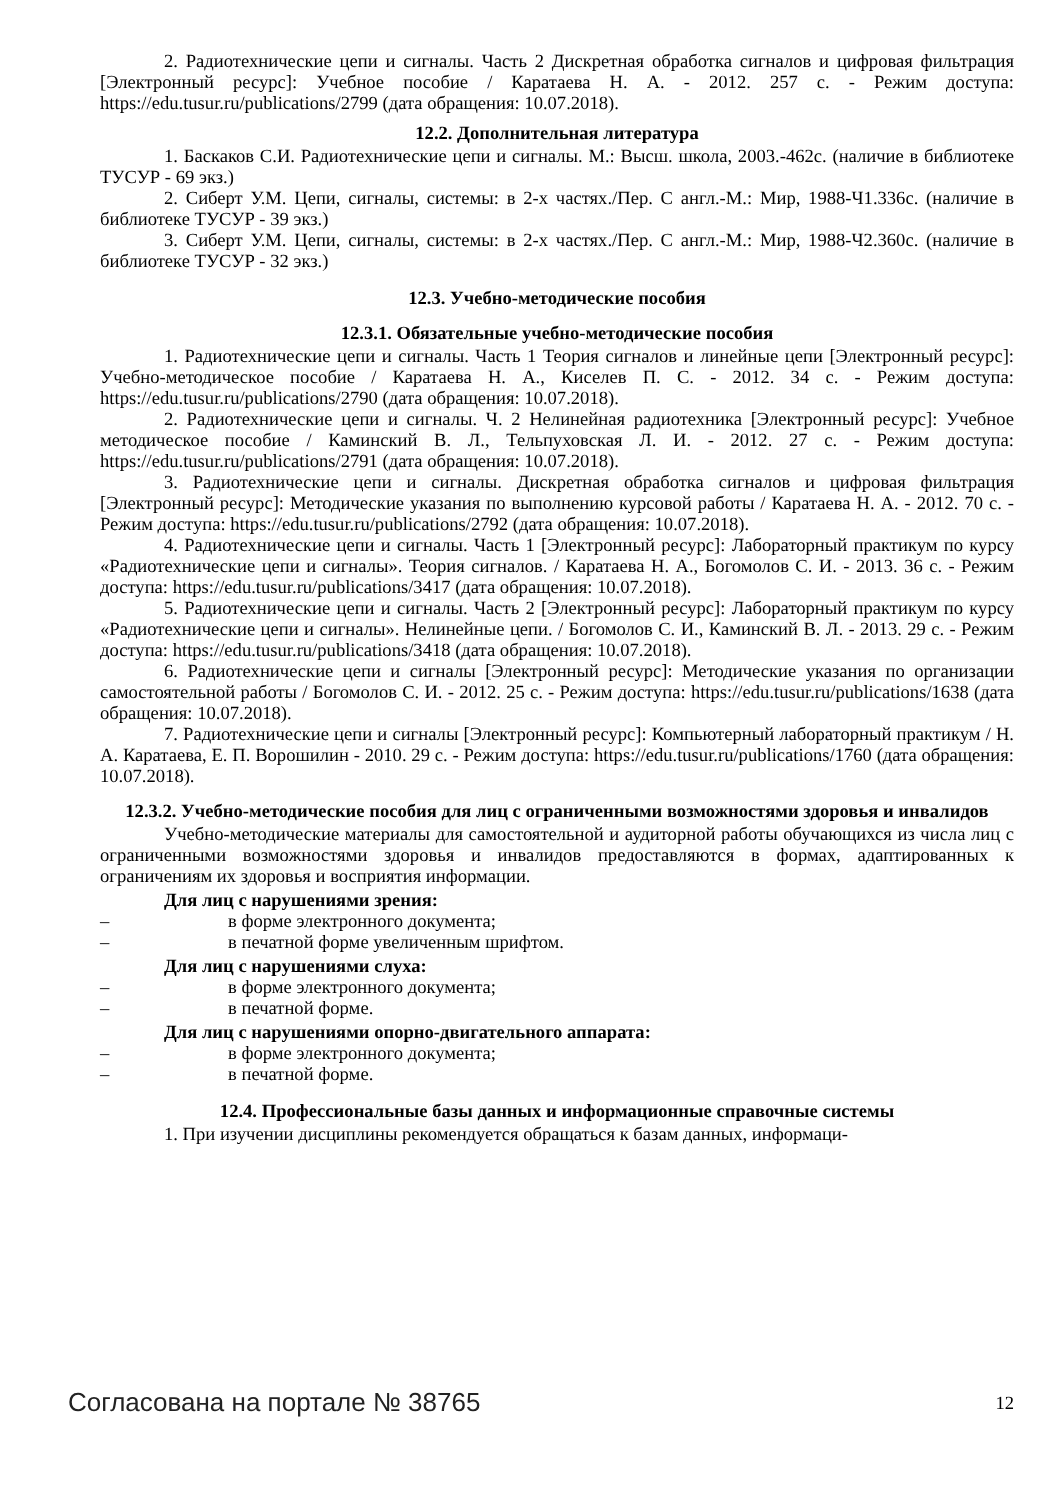2. Радиотехнические цепи и сигналы. Часть 2 Дискретная обработка сигналов и цифровая фильтрация [Электронный ресурс]: Учебное пособие / Каратаева Н. А. - 2012. 257 с. - Режим доступа: https://edu.tusur.ru/publications/2799 (дата обращения: 10.07.2018).
12.2. Дополнительная литература
1. Баскаков С.И. Радиотехнические цепи и сигналы. М.: Высш. школа, 2003.-462с. (наличие в библиотеке ТУСУР - 69 экз.)
2. Сиберт У.М. Цепи, сигналы, системы: в 2-х частях./Пер. С англ.-М.: Мир, 1988-Ч1.336с. (наличие в библиотеке ТУСУР - 39 экз.)
3. Сиберт У.М. Цепи, сигналы, системы: в 2-х частях./Пер. С англ.-М.: Мир, 1988-Ч2.360с. (наличие в библиотеке ТУСУР - 32 экз.)
12.3. Учебно-методические пособия
12.3.1. Обязательные учебно-методические пособия
1. Радиотехнические цепи и сигналы. Часть 1 Теория сигналов и линейные цепи [Электронный ресурс]: Учебно-методическое пособие / Каратаева Н. А., Киселев П. С. - 2012. 34 с. - Режим доступа: https://edu.tusur.ru/publications/2790 (дата обращения: 10.07.2018).
2. Радиотехнические цепи и сигналы. Ч. 2 Нелинейная радиотехника [Электронный ресурс]: Учебное методическое пособие / Каминский В. Л., Тельпуховская Л. И. - 2012. 27 с. - Режим доступа: https://edu.tusur.ru/publications/2791 (дата обращения: 10.07.2018).
3. Радиотехнические цепи и сигналы. Дискретная обработка сигналов и цифровая фильтрация [Электронный ресурс]: Методические указания по выполнению курсовой работы / Каратаева Н. А. - 2012. 70 с. - Режим доступа: https://edu.tusur.ru/publications/2792 (дата обращения: 10.07.2018).
4. Радиотехнические цепи и сигналы. Часть 1 [Электронный ресурс]: Лабораторный практикум по курсу «Радиотехнические цепи и сигналы». Теория сигналов. / Каратаева Н. А., Богомолов С. И. - 2013. 36 с. - Режим доступа: https://edu.tusur.ru/publications/3417 (дата обращения: 10.07.2018).
5. Радиотехнические цепи и сигналы. Часть 2 [Электронный ресурс]: Лабораторный практикум по курсу «Радиотехнические цепи и сигналы». Нелинейные цепи. / Богомолов С. И., Каминский В. Л. - 2013. 29 с. - Режим доступа: https://edu.tusur.ru/publications/3418 (дата обращения: 10.07.2018).
6. Радиотехнические цепи и сигналы [Электронный ресурс]: Методические указания по организации самостоятельной работы / Богомолов С. И. - 2012. 25 с. - Режим доступа: https://edu.tusur.ru/publications/1638 (дата обращения: 10.07.2018).
7. Радиотехнические цепи и сигналы [Электронный ресурс]: Компьютерный лабораторный практикум / Н. А. Каратаева, Е. П. Ворошилин - 2010. 29 с. - Режим доступа: https://edu.tusur.ru/publications/1760 (дата обращения: 10.07.2018).
12.3.2. Учебно-методические пособия для лиц с ограниченными возможностями здоровья и инвалидов
Учебно-методические материалы для самостоятельной и аудиторной работы обучающихся из числа лиц с ограниченными возможностями здоровья и инвалидов предоставляются в формах, адаптированных к ограничениям их здоровья и восприятия информации.
Для лиц с нарушениями зрения:
– в форме электронного документа;
– в печатной форме увеличенным шрифтом.
Для лиц с нарушениями слуха:
– в форме электронного документа;
– в печатной форме.
Для лиц с нарушениями опорно-двигательного аппарата:
– в форме электронного документа;
– в печатной форме.
12.4. Профессиональные базы данных и информационные справочные системы
1. При изучении дисциплины рекомендуется обращаться к базам данных, информаци-
Согласована на портале № 38765 12